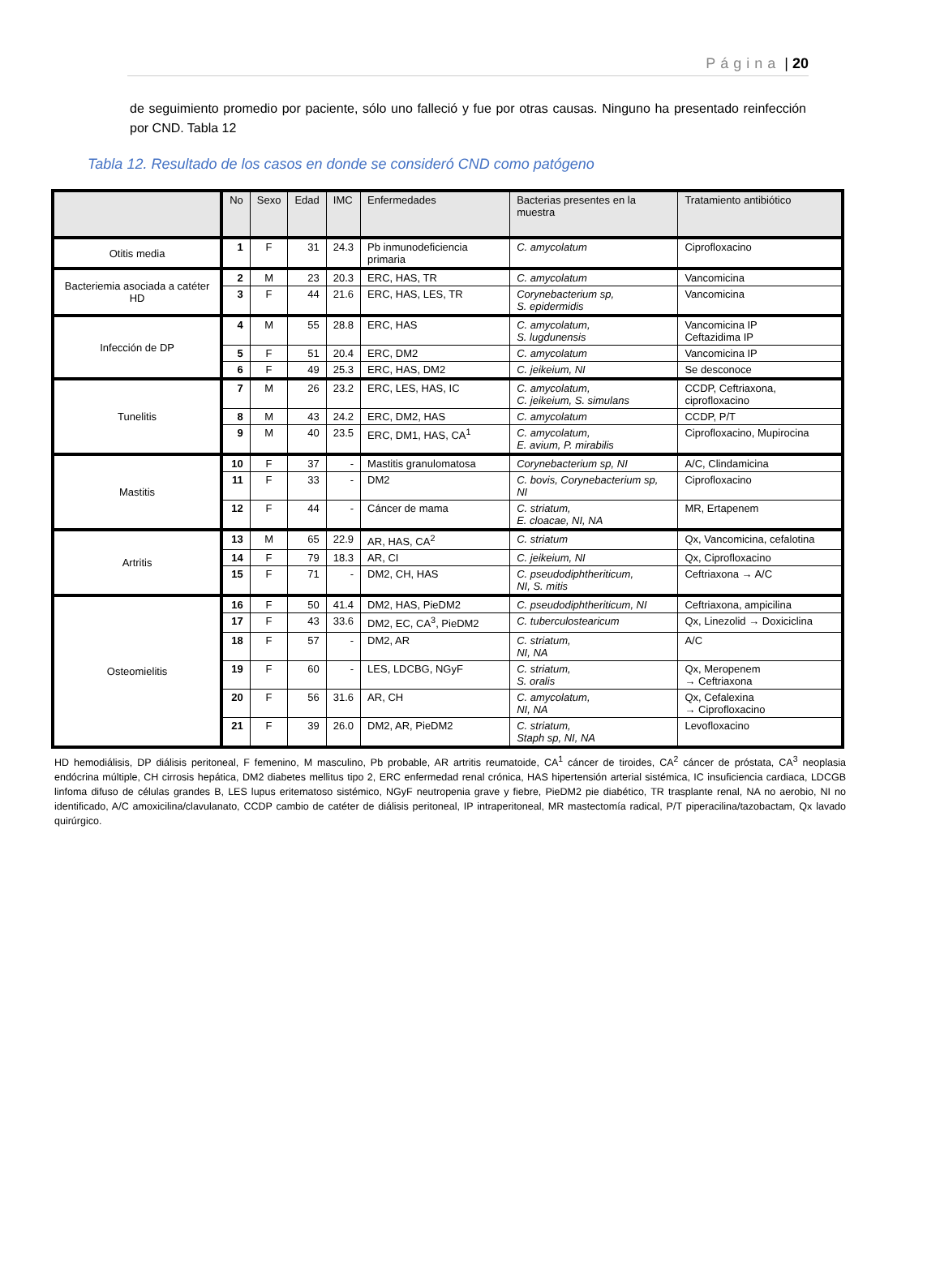Página | 20
de seguimiento promedio por paciente, sólo uno falleció y fue por otras causas. Ninguno ha presentado reinfección por CND. Tabla 12
Tabla 12. Resultado de los casos en donde se consideró CND como patógeno
| | No | Sexo | Edad | IMC | Enfermedades | Bacterias presentes en la muestra | Tratamiento antibiótico |
| --- | --- | --- | --- | --- | --- | --- | --- |
| Otitis media | 1 | F | 31 | 24.3 | Pb inmunodeficiencia primaria | C. amycolatum | Ciprofloxacino |
| Bacteriemia asociada a catéter HD | 2 | M | 23 | 20.3 | ERC, HAS, TR | C. amycolatum | Vancomicina |
| | 3 | F | 44 | 21.6 | ERC, HAS, LES, TR | Corynebacterium sp, S. epidermidis | Vancomicina |
| Infección de DP | 4 | M | 55 | 28.8 | ERC, HAS | C. amycolatum, S. lugdunensis | Vancomicina IP Ceftazidima IP |
| | 5 | F | 51 | 20.4 | ERC, DM2 | C. amycolatum | Vancomicina IP |
| | 6 | F | 49 | 25.3 | ERC, HAS, DM2 | C. jeikeium, NI | Se desconoce |
| Tunelitis | 7 | M | 26 | 23.2 | ERC, LES, HAS, IC | C. amycolatum, C. jeikeium, S. simulans | CCDP, Ceftriaxona, ciprofloxacino |
| | 8 | M | 43 | 24.2 | ERC, DM2, HAS | C. amycolatum | CCDP, P/T |
| | 9 | M | 40 | 23.5 | ERC, DM1, HAS, CA<sup>1</sup> | C. amycolatum, E. avium, P. mirabilis | Ciprofloxacino, Mupirocina |
| Mastitis | 10 | F | 37 | - | Mastitis granulomatosa | Corynebacterium sp, NI | A/C, Clindamicina |
| | 11 | F | 33 | - | DM2 | C. bovis, Corynebacterium sp, NI | Ciprofloxacino |
| | 12 | F | 44 | - | Cáncer de mama | C. striatum, E. cloacae, NI, NA | MR, Ertapenem |
| Artritis | 13 | M | 65 | 22.9 | AR, HAS, CA<sup>2</sup> | C. striatum | Qx, Vancomicina, cefalotina |
| | 14 | F | 79 | 18.3 | AR, CI | C. jeikeium, NI | Qx, Ciprofloxacino |
| | 15 | F | 71 | - | DM2, CH, HAS | C. pseudodiphtheriticum, NI, S. mitis | Ceftriaxona → A/C |
| Osteomielitis | 16 | F | 50 | 41.4 | DM2, HAS, PieDM2 | C. pseudodiphtheriticum, NI | Ceftriaxona, ampicilina |
| | 17 | F | 43 | 33.6 | DM2, EC, CA<sup>3</sup>, PieDM2 | C. tuberculostearicum | Qx, Linezolid → Doxiciclina |
| | 18 | F | 57 | - | DM2, AR | C. striatum, NI, NA | A/C |
| | 19 | F | 60 | - | LES, LDCBG, NGyF | C. striatum, S. oralis | Qx, Meropenem → Ceftriaxona |
| | 20 | F | 56 | 31.6 | AR, CH | C. amycolatum, NI, NA | Qx, Cefalexina → Ciprofloxacino |
| | 21 | F | 39 | 26.0 | DM2, AR, PieDM2 | C. striatum, Staph sp, NI, NA | Levofloxacino |
HD hemodiálisis, DP diálisis peritoneal, F femenino, M masculino, Pb probable, AR artritis reumatoide, CA<sup>1</sup> cáncer de tiroides, CA<sup>2</sup> cáncer de próstata, CA<sup>3</sup> neoplasia endócrina múltiple, CH cirrosis hepática, DM2 diabetes mellitus tipo 2, ERC enfermedad renal crónica, HAS hipertensión arterial sistémica, IC insuficiencia cardiaca, LDCGB linfoma difuso de células grandes B, LES lupus eritematoso sistémico, NGyF neutropenia grave y fiebre, PieDM2 pie diabético, TR trasplante renal, NA no aerobio, NI no identificado, A/C amoxicilina/clavulanato, CCDP cambio de catéter de diálisis peritoneal, IP intraperitoneal, MR mastectomía radical, P/T piperacilina/tazobactam, Qx lavado quirúrgico.